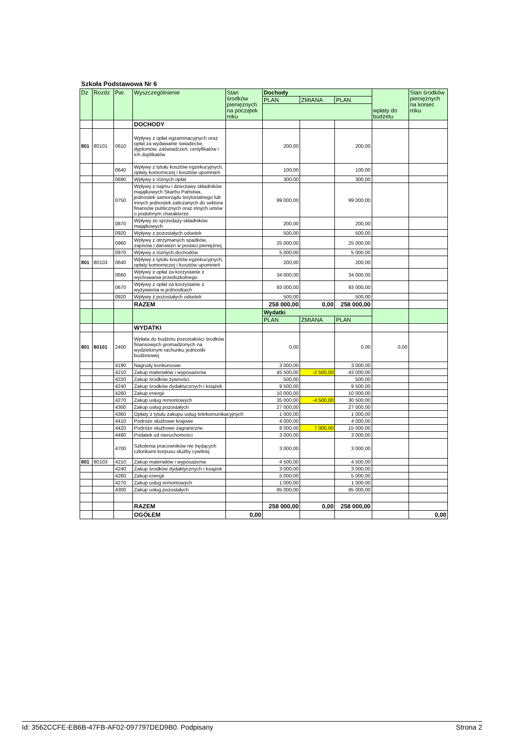Szkoła Podstawowa Nr 6
| Dz | Rozdz | Par. | Wyszczególnienie | Stan środków pieniężnych na początek roku | Dochody | | | wpłaty do budżetu | Stan środków pieniężnych na koniec roku |
| --- | --- | --- | --- | --- | --- | --- | --- | --- | --- |
| | | | | | PLAN | ZMIANA | PLAN | | |
| | | | DOCHODY | | | | | | |
| 801 | 80101 | 0610 | Wpływy z opłat egzaminacyjnych oraz opłat za wydawanie świadectw, dyplomów, zaświadczeń, certyfikatów i ich duplikatów | | 200,00 | | 200,00 | | |
| | | 0640 | Wpływy z tytułu kosztów egzekucyjnych, opłaty komorniczej i kosztów upomnień | | 100,00 | | 100,00 | | |
| | | 0690 | Wpływy z różnych opłat | | 300,00 | | 300,00 | | |
| | | 0750 | Wpływy z najmu i dzierżawy składników majątkowych Skarbu Państwa, jednostek samorządu terytorialnego lub innych jednostek zaliczanych do sektora finansów publicznych oraz innych umów o podobnym charakterze | | 99 000,00 | | 99 000,00 | | |
| | | 0870 | Wpływy ze sprzedaży składników majątkowych | | 200,00 | | 200,00 | | |
| | | 0920 | Wpływy z pozostałych odsetek | | 500,00 | | 500,00 | | |
| | | 0960 | Wpływy z otrzymanych spadków, zapisów i darowizn w postaci pieniężnej | | 25 000,00 | | 25 000,00 | | |
| | | 0970 | Wpływy z różnych dochodów | | 5 000,00 | | 5 000,00 | | |
| 801 | 80103 | 0640 | Wpływy z tytułu kosztów egzekucyjnych, opłaty komorniczej i kosztów upomnień | | 200,00 | | 200,00 | | |
| | | 0660 | Wpływy z opłat za korzystanie z wychowania przedszkolnego | | 34 000,00 | | 34 000,00 | | |
| | | 0670 | Wpływy z opłat za korzystanie z wyżywienia w jednostkach | | 93 000,00 | | 93 000,00 | | |
| | | 0920 | Wpływy z pozostałych odsetek | | 500,00 | | 500,00 | | |
| | | | RAZEM | | 258 000,00 | 0,00 | 258 000,00 | | |
| | | | | | Wydatki | | | | |
| | | | | | PLAN | ZMIANA | PLAN | | |
| | | | WYDATKI | | | | | | |
| 801 | 80101 | 2400 | Wpłata do budżetu pozostałości środków finansowych gromadzonych na wydzielonym rachunku jednostki budżetowej | | 0,00 | | 0,00 | 0,00 | |
| | | 4190 | Nagrody konkursowe | | 3 000,00 | | 3 000,00 | | |
| | | 4210 | Zakup materiałów i wyposażenia | | 45 500,00 | -2 500,00 | 43 000,00 | | |
| | | 4220 | Zakup środków żywności | | 500,00 | | 500,00 | | |
| | | 4240 | Zakup środków dydaktycznych i książek | | 9 500,00 | | 9 500,00 | | |
| | | 4260 | Zakup energii | | 10 000,00 | | 10 000,00 | | |
| | | 4270 | Zakup usług remontowych | | 35 000,00 | -4 500,00 | 30 500,00 | | |
| | | 4300 | Zakup usług pozostałych | | 27 000,00 | | 27 000,00 | | |
| | | 4360 | Opłaty z tytułu zakupu usług telekomunikacyjnych | | 1 000,00 | | 1 000,00 | | |
| | | 4410 | Podróże służbowe krajowe | | 4 000,00 | | 4 000,00 | | |
| | | 4420 | Podróże służbowe zagraniczne | | 8 000,00 | 7 000,00 | 15 000,00 | | |
| | | 4480 | Podatek od nieruchomości | | 3 000,00 | | 3 000,00 | | |
| | | 4700 | Szkolenia pracowników nie będących członkami korpusu służby cywilnej | | 3 000,00 | | 3 000,00 | | |
| 801 | 80103 | 4210 | Zakup materiałów i wyposażenia | | 4 500,00 | | 4 500,00 | | |
| | | 4240 | Zakup środków dydaktycznych i książek | | 3 000,00 | | 3 000,00 | | |
| | | 4260 | Zakup energii | | 5 000,00 | | 5 000,00 | | |
| | | 4270 | Zakup usług remontowych | | 1 000,00 | | 1 000,00 | | |
| | | 4300 | Zakup usług pozostałych | | 95 000,00 | | 95 000,00 | | |
| | | | RAZEM | | 258 000,00 | 0,00 | 258 000,00 | | |
| | | | OGÓŁEM | 0,00 | | | | | 0,00 |
Id: 3562CCFE-EB6B-47FB-AF02-097797DED9B0. Podpisany Strona 2